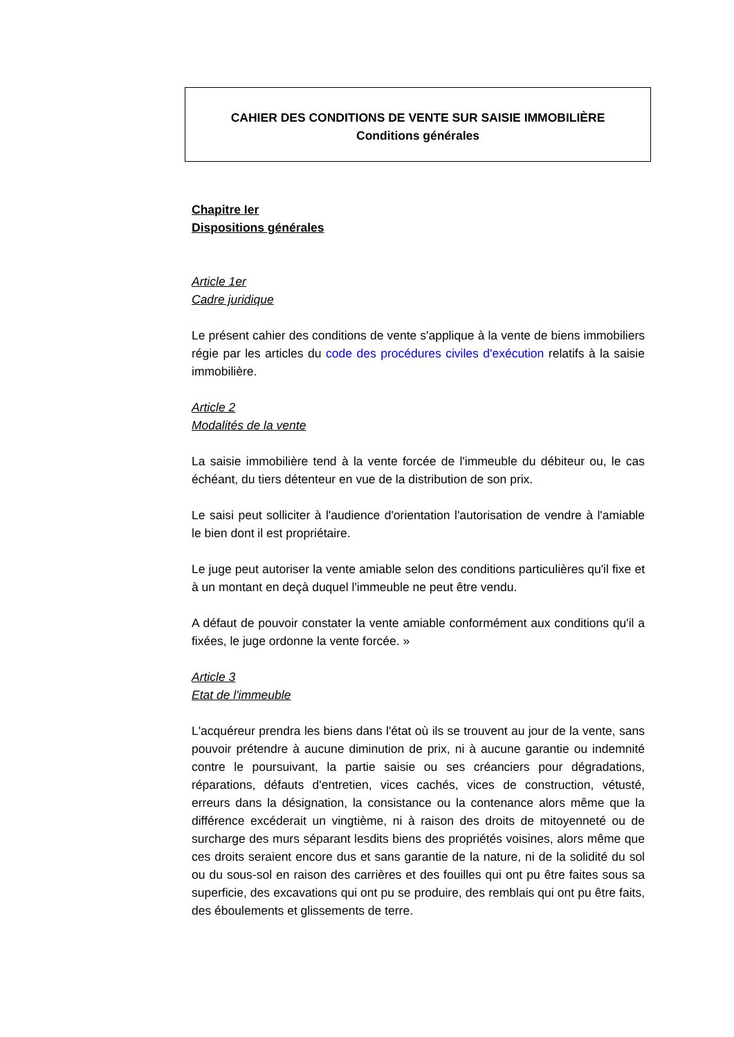CAHIER DES CONDITIONS DE VENTE SUR SAISIE IMMOBILIÈRE
Conditions générales
Chapitre Ier
Dispositions générales
Article 1er
Cadre juridique
Le présent cahier des conditions de vente s'applique à la vente de biens immobiliers régie par les articles du code des procédures civiles d'exécution relatifs à la saisie immobilière.
Article 2
Modalités de la vente
La saisie immobilière tend à la vente forcée de l'immeuble du débiteur ou, le cas échéant, du tiers détenteur en vue de la distribution de son prix.
Le saisi peut solliciter à l'audience d'orientation l'autorisation de vendre à l'amiable le bien dont il est propriétaire.
Le juge peut autoriser la vente amiable selon des conditions particulières qu'il fixe et à un montant en deçà duquel l'immeuble ne peut être vendu.
A défaut de pouvoir constater la vente amiable conformément aux conditions qu'il a fixées, le juge ordonne la vente forcée. »
Article 3
Etat de l'immeuble
L'acquéreur prendra les biens dans l'état où ils se trouvent au jour de la vente, sans pouvoir prétendre à aucune diminution de prix, ni à aucune garantie ou indemnité contre le poursuivant, la partie saisie ou ses créanciers pour dégradations, réparations, défauts d'entretien, vices cachés, vices de construction, vétusté, erreurs dans la désignation, la consistance ou la contenance alors même que la différence excéderait un vingtième, ni à raison des droits de mitoyenneté ou de surcharge des murs séparant lesdits biens des propriétés voisines, alors même que ces droits seraient encore dus et sans garantie de la nature, ni de la solidité du sol ou du sous-sol en raison des carrières et des fouilles qui ont pu être faites sous sa superficie, des excavations qui ont pu se produire, des remblais qui ont pu être faits, des éboulements et glissements de terre.